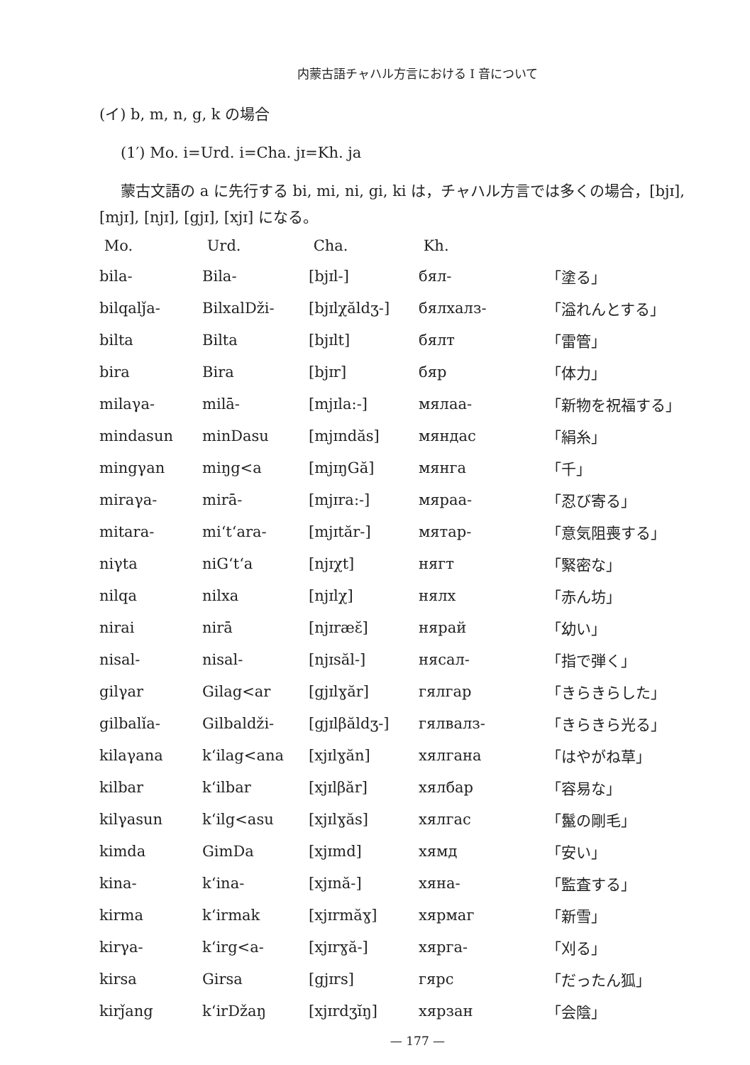内蒙古語チャハル方言における I 音について
(イ) b, m, n, g, k の場合
(1′) Mo. i=Urd. i=Cha. jɪ=Kh. ja
蒙古文語の a に先行する bi, mi, ni, gi, ki は，チャハル方言では多くの場合，[bjɪ], [mjɪ], [njɪ], [gjɪ], [xjɪ] になる。
| Mo. | Urd. | Cha. | Kh. | |
| --- | --- | --- | --- | --- |
| bila- | Bila- | [bjɪl-] | бял- | 「塗る」 |
| bilqalǰa- | BilxalDži- | [bjɪlχăldʒ-] | бялхалз- | 「溢れんとする」 |
| bilta | Bilta | [bjɪlt] | бялт | 「雷管」 |
| bira | Bira | [bjɪr] | бяр | 「体力」 |
| milaγa- | milā- | [mjɪla:-] | мялаа- | 「新物を祝福する」 |
| mindasun | minDasu | [mjɪndăs] | мяндас | 「絹糸」 |
| mingγan | miŋg<a | [mjɪŋGă] | мянга | 「千」 |
| miraγa- | mirā- | [mjɪra:-] | мяраа- | 「忍び寄る」 |
| mitara- | mi‘t‘ara- | [mjɪtăr-] | мятар- | 「意気阻喪する」 |
| niγta | niG‘t‘a | [njɪχt] | нягт | 「緊密な」 |
| nilqa | nilxa | [njɪlχ] | нялх | 「赤ん坊」 |
| nirai | nirā | [njɪræɛ̆] | нярай | 「幼い」 |
| nisal- | nisal- | [njɪsăl-] | нясал- | 「指で弾く」 |
| gilγar | Gilag<ar | [gjɪlɣăr] | гялгар | 「きらきらした」 |
| gilbalǐa- | Gilbaldži- | [gjɪlβăldʒ-] | гялвалз- | 「きらきら光る」 |
| kilaγana | k‘ilag<ana | [xjɪlɣăn] | хялгана | 「はやがね草」 |
| kilbar | k‘ilbar | [xjɪlβăr] | хялбар | 「容易な」 |
| kilγasun | k‘ilg<asu | [xjɪlɣăs] | хялгас | 「鬣の剛毛」 |
| kimda | GimDa | [xjɪmd] | хямд | 「安い」 |
| kina- | k‘ina- | [xjɪnă-] | хяна- | 「監査する」 |
| kirma | k‘irmak | [xjɪrmăɣ] | хярмаг | 「新雪」 |
| kirγa- | k‘irg<a- | [xjɪrɣă-] | хярга- | 「刈る」 |
| kirsa | Girsa | [gjɪrs] | гярс | 「だったん狐」 |
| kirǰang | k‘irDžaŋ | [xjɪrdʒĭŋ] | хярзан | 「会陰」 |
— 177 —